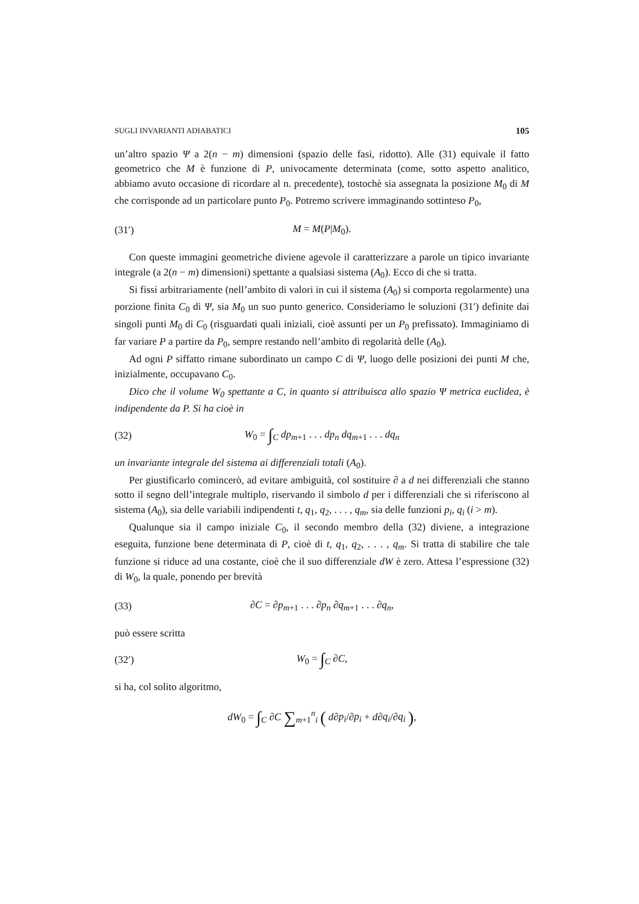SUGLI INVARIANTI ADIABATICI 105
un’altro spazio Ψ a 2(n − m) dimensioni (spazio delle fasi, ridotto). Alle (31) equivale il fatto geometrico che M è funzione di P, univocamente determinata (come, sotto aspetto analitico, abbiamo avuto occasione di ricordare al n. precedente), tostochè sia assegnata la posizione M<sub>0</sub> di M che corrisponde ad un particolare punto P<sub>0</sub>. Potremo scrivere immaginando sottinteso P<sub>0</sub>,
(31′) M = M(P|M<sub>0</sub>).
Con queste immagini geometriche diviene agevole il caratterizzare a parole un tipico invariante integrale (a 2(n − m) dimensioni) spettante a qualsiasi sistema (A<sub>0</sub>). Ecco di che si tratta.
Si fissi arbitrariamente (nell’ambito di valori in cui il sistema (A<sub>0</sub>) si comporta regolarmente) una porzione finita C<sub>0</sub> di Ψ, sia M<sub>0</sub> un suo punto generico. Consideriamo le soluzioni (31′) definite dai singoli punti M<sub>0</sub> di C<sub>0</sub> (risguardati quali iniziali, cioè assunti per un P<sub>0</sub> prefissato). Immaginiamo di far variare P a partire da P<sub>0</sub>, sempre restando nell’ambito di regolarità delle (A<sub>0</sub>).
Ad ogni P siffatto rimane subordinato un campo C di Ψ, luogo delle posizioni dei punti M che, inizialmente, occupavano C<sub>0</sub>.
Dico che il volume W<sub>0</sub> spettante a C, in quanto si attribuisca allo spazio Ψ metrica euclidea, è indipendente da P. Si ha cioè in
(32) W<sub>0</sub> = ∫<sub>C</sub> dp<sub>m+1</sub> . . . dp<sub>n</sub> dq<sub>m+1</sub> . . . dq<sub>n</sub>
un invariante integrale del sistema ai differenziali totali (A<sub>0</sub>).
Per giustificarlo comincerò, ad evitare ambiguità, col sostituire ∂ a d nei differenziali che stanno sotto il segno dell’integrale multiplo, riservando il simbolo d per i differenziali che si riferiscono al sistema (A<sub>0</sub>), sia delle variabili indipendenti t, q<sub>1</sub>, q<sub>2</sub>, . . . , q<sub>m</sub>, sia delle funzioni p<sub>i</sub>, q<sub>i</sub> (i > m).
Qualunque sia il campo iniziale C<sub>0</sub>, il secondo membro della (32) diviene, a integrazione eseguita, funzione bene determinata di P, cioè di t, q<sub>1</sub>, q<sub>2</sub>, . . . , q<sub>m</sub>. Si tratta di stabilire che tale funzione si riduce ad una costante, cioè che il suo differenziale dW è zero. Attesa l’espressione (32) di W<sub>0</sub>, la quale, ponendo per brevità
(33) ∂C = ∂p<sub>m+1</sub> . . . ∂p<sub>n</sub> ∂q<sub>m+1</sub> . . . ∂q<sub>n</sub>,
può essere scritta
(32′) W<sub>0</sub> = ∫<sub>C</sub> ∂C,
si ha, col solito algoritmo,
dW<sub>0</sub> = ∫<sub>C</sub> ∂C ∑<sub>m+1</sub><sup>n</sup><sub>i</sub> ( d∂p<sub>i</sub>/∂p<sub>i</sub> + d∂q<sub>i</sub>/∂q<sub>i</sub> ),